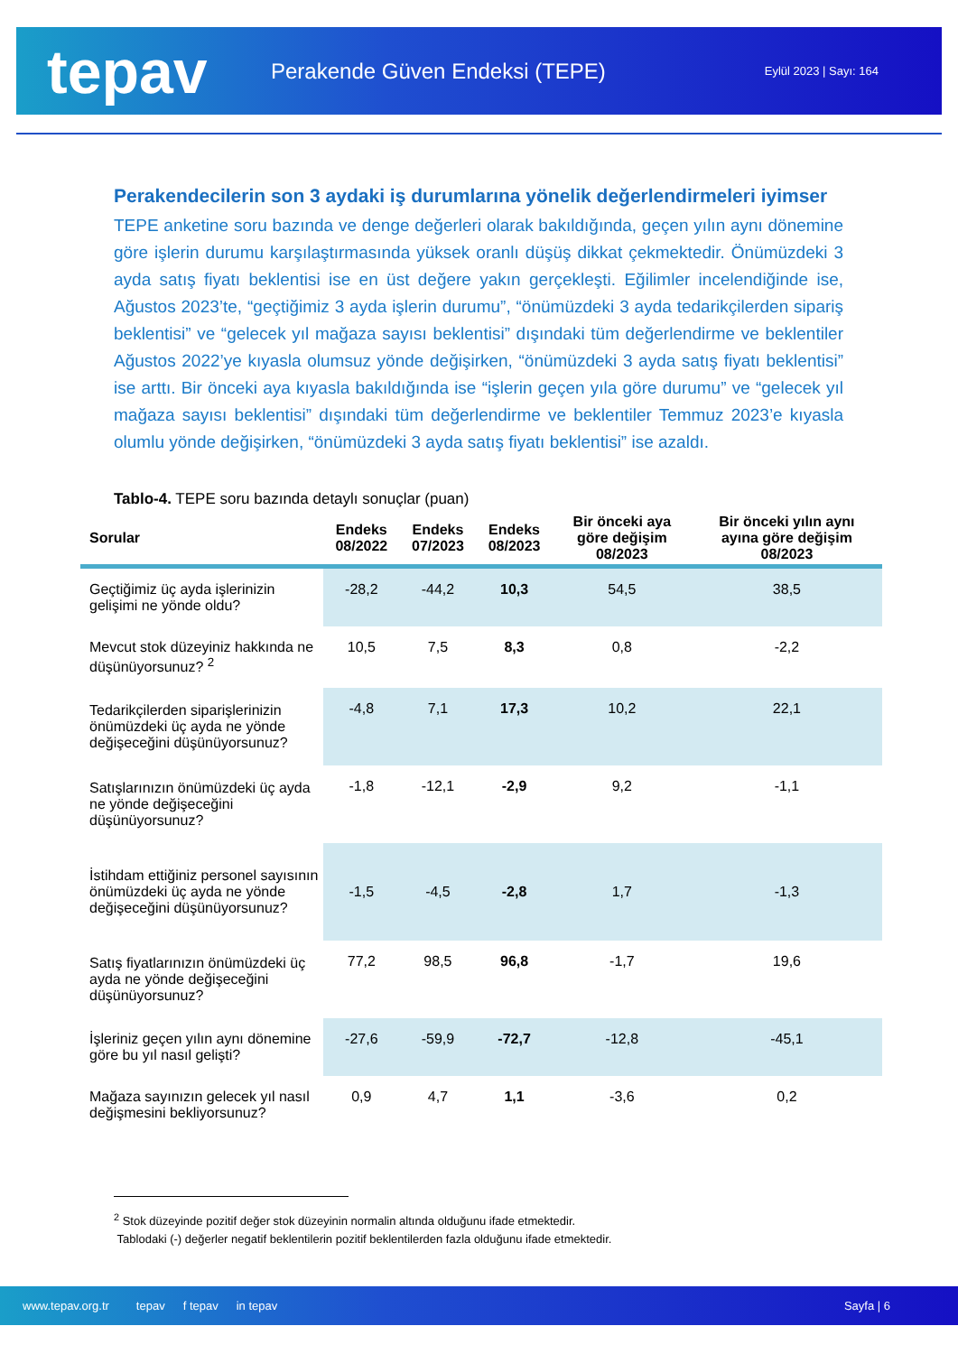tepav
Perakende Güven Endeksi (TEPE)
Eylül 2023 | Sayı: 164
Perakendecilerin son 3 aydaki iş durumlarına yönelik değerlendirmeleri iyimser
TEPE anketine soru bazında ve denge değerleri olarak bakıldığında, geçen yılın aynı dönemine göre işlerin durumu karşılaştırmasında yüksek oranlı düşüş dikkat çekmektedir. Önümüzdeki 3 ayda satış fiyatı beklentisi ise en üst değere yakın gerçekleşti. Eğilimler incelendiğinde ise, Ağustos 2023’te, “geçtiğimiz 3 ayda işlerin durumu”, “önümüzdeki 3 ayda tedarikçilerden sipariş beklentisi” ve “gelecek yıl mağaza sayısı beklentisi” dışındaki tüm değerlendirme ve beklentiler Ağustos 2022’ye kıyasla olumsuz yönde değişirken, “önümüzdeki 3 ayda satış fiyatı beklentisi” ise arttı. Bir önceki aya kıyasla bakıldığında ise “işlerin geçen yıla göre durumu” ve “gelecek yıl mağaza sayısı beklentisi” dışındaki tüm değerlendirme ve beklentiler Temmuz 2023’e kıyasla olumlu yönde değişirken, “önümüzdeki 3 ayda satış fiyatı beklentisi” ise azaldı.
Tablo-4. TEPE soru bazında detaylı sonuçlar (puan)
| Sorular | Endeks 08/2022 | Endeks 07/2023 | Endeks 08/2023 | Bir önceki aya göre değişim 08/2023 | Bir önceki yılın aynı ayına göre değişim 08/2023 |
| --- | --- | --- | --- | --- | --- |
| Geçtiğimiz üç ayda işlerinizin gelişimi ne yönde oldu? | -28,2 | -44,2 | 10,3 | 54,5 | 38,5 |
| Mevcut stok düzeyiniz hakkında ne düşünüyorsunuz? <sup>2</sup> | 10,5 | 7,5 | 8,3 | 0,8 | -2,2 |
| Tedarikçilerden siparişlerinizin önümüzdeki üç ayda ne yönde değişeceğini düşünüyorsunuz? | -4,8 | 7,1 | 17,3 | 10,2 | 22,1 |
| Satışlarınızın önümüzdeki üç ayda ne yönde değişeceğini düşünüyorsunuz? | -1,8 | -12,1 | -2,9 | 9,2 | -1,1 |
| İstihdam ettiğiniz personel sayısının önümüzdeki üç ayda ne yönde değişeceğini düşünüyorsunuz? | -1,5 | -4,5 | -2,8 | 1,7 | -1,3 |
| Satış fiyatlarınızın önümüzdeki üç ayda ne yönde değişeceğini düşünüyorsunuz? | 77,2 | 98,5 | 96,8 | -1,7 | 19,6 |
| İşleriniz geçen yılın aynı dönemine göre bu yıl nasıl gelişti? | -27,6 | -59,9 | -72,7 | -12,8 | -45,1 |
| Mağaza sayınızın gelecek yıl nasıl değişmesini bekliyorsunuz? | 0,9 | 4,7 | 1,1 | -3,6 | 0,2 |
<sup>2</sup> Stok düzeyinde pozitif değer stok düzeyinin normalin altında olduğunu ifade etmektedir.
Tablodaki (-) değerler negatif beklentilerin pozitif beklentilerden fazla olduğunu ifade etmektedir.
www.tepav.org.tr tepav f tepav in tepav Sayfa | 6